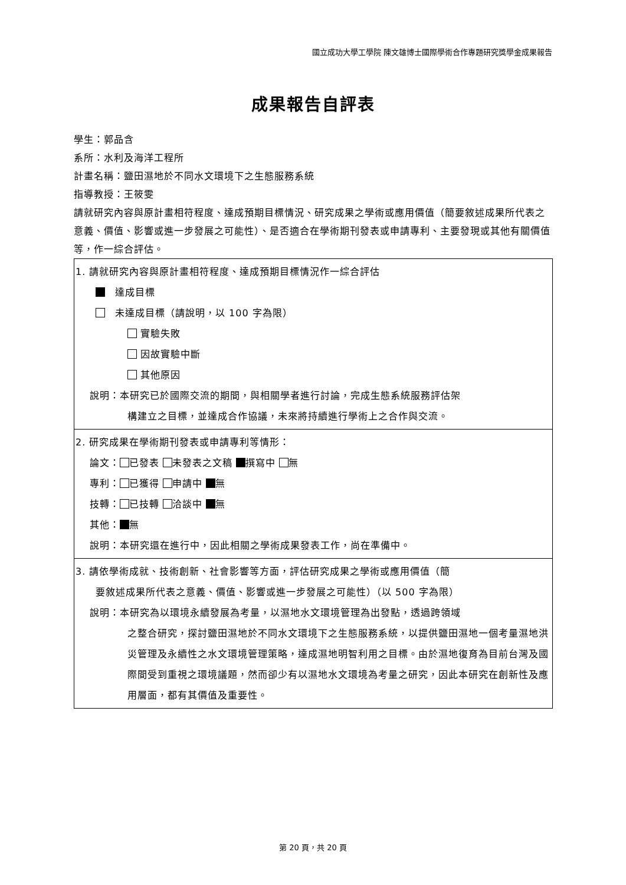國立成功大學工學院 陳文雄博士國際學術合作專題研究獎學金成果報告
成果報告自評表
學生：郭品含
系所：水利及海洋工程所
計畫名稱：鹽田濕地於不同水文環境下之生態服務系統
指導教授：王筱雯
請就研究內容與原計畫相符程度、達成預期目標情況、研究成果之學術或應用價值（簡要敘述成果所代表之意義、價值、影響或進一步發展之可能性）、是否適合在學術期刊發表或申請專利、主要發現或其他有關價值等，作一綜合評估。
| 1. 請就研究內容與原計畫相符程度、達成預期目標情況作一綜合評估 達成目標 未達成目標（請說明，以 100 字為限） 實驗失敗 因故實驗中斷 其他原因 說明：本研究已於國際交流的期間，與相關學者進行討論，完成生態系統服務評估架 構建立之目標，並達成合作協議，未來將持續進行學術上之合作與交流。 |
| 2. 研究成果在學術期刊發表或申請專利等情形： 論文： 已發表 未發表之文稿 撰寫中 無 專利： 已獲得 申請中 無 技轉： 已技轉 洽談中 無 其他： 無 說明：本研究還在進行中，因此相關之學術成果發表工作，尚在準備中。 |
| 3. 請依學術成就、技術創新、社會影響等方面，評估研究成果之學術或應用價值（簡 要敘述成果所代表之意義、價值、影響或進一步發展之可能性）（以 500 字為限） 說明：本研究為以環境永續發展為考量，以濕地水文環境管理為出發點，透過跨領域 之整合研究，探討鹽田濕地於不同水文環境下之生態服務系統，以提供鹽田濕地一個考量濕地洪災管理及永續性之水文環境管理策略，達成濕地明智利用之目標。由於濕地復育為目前台灣及國際間受到重視之環境議題，然而卻少有以濕地水文環境為考量之研究，因此本研究在創新性及應用層面，都有其價值及重要性。 |
第 20 頁，共 20 頁